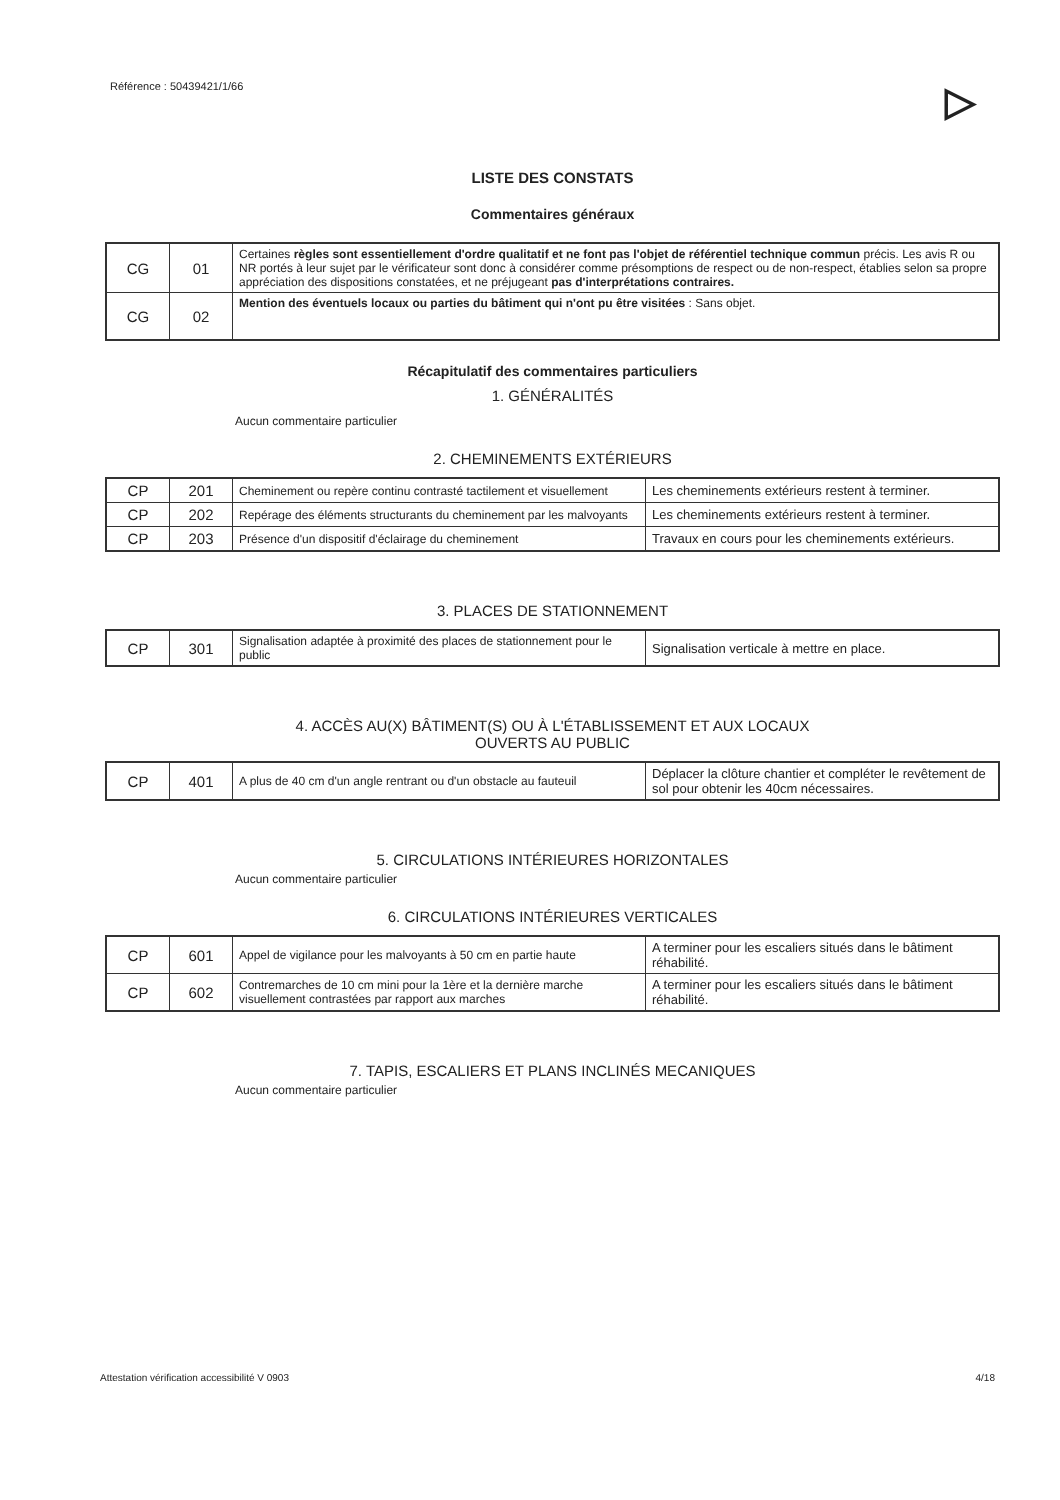Référence : 50439421/1/66 ▷
LISTE DES CONSTATS
Commentaires généraux
| CG | 01 | Certaines règles sont essentiellement d'ordre qualitatif et ne font pas l'objet de référentiel technique commun précis. Les avis R ou NR portés à leur sujet par le vérificateur sont donc à considérer comme présomptions de respect ou de non-respect, établies selon sa propre appréciation des dispositions constatées, et ne préjugeant pas d'interprétations contraires. |
| CG | 02 | Mention des éventuels locaux ou parties du bâtiment qui n'ont pu être visitées : Sans objet. |
Récapitulatif des commentaires particuliers
1. GÉNÉRALITÉS
Aucun commentaire particulier
2. CHEMINEMENTS EXTÉRIEURS
| CP | 201 | Cheminement ou repère continu contrasté tactilement et visuellement | Les cheminements extérieurs restent à terminer. |
| CP | 202 | Repérage des éléments structurants du cheminement par les malvoyants | Les cheminements extérieurs restent à terminer. |
| CP | 203 | Présence d'un dispositif d'éclairage du cheminement | Travaux en cours pour les cheminements extérieurs. |
3. PLACES DE STATIONNEMENT
| CP | 301 | Signalisation adaptée à proximité des places de stationnement pour le public | Signalisation verticale à mettre en place. |
4. ACCÈS AU(X) BÂTIMENT(S) OU À L'ÉTABLISSEMENT ET AUX LOCAUX
OUVERTS AU PUBLIC
| CP | 401 | A plus de 40 cm d'un angle rentrant ou d'un obstacle au fauteuil | Déplacer la clôture chantier et compléter le revêtement de sol pour obtenir les 40cm nécessaires. |
5. CIRCULATIONS INTÉRIEURES HORIZONTALES
Aucun commentaire particulier
6. CIRCULATIONS INTÉRIEURES VERTICALES
| CP | 601 | Appel de vigilance pour les malvoyants à 50 cm en partie haute | A terminer pour les escaliers situés dans le bâtiment réhabilité. |
| CP | 602 | Contremarches de 10 cm mini pour la 1ère et la dernière marche visuellement contrastées par rapport aux marches | A terminer pour les escaliers situés dans le bâtiment réhabilité. |
7. TAPIS, ESCALIERS ET PLANS INCLINÉS MECANIQUES
Aucun commentaire particulier
Attestation vérification accessibilité V 0903 4/18